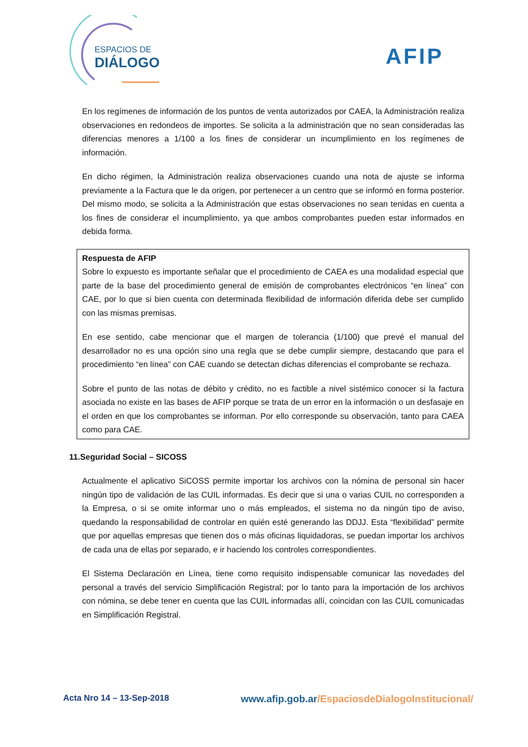ESPACIOS DE
DIÁLOGO
AFIP
En los regímenes de información de los puntos de venta autorizados por CAEA, la Administración realiza observaciones en redondeos de importes. Se solicita a la administración que no sean consideradas las diferencias menores a 1/100 a los fines de considerar un incumplimiento en los regímenes de información.
En dicho régimen, la Administración realiza observaciones cuando una nota de ajuste se informa previamente a la Factura que le da origen, por pertenecer a un centro que se informó en forma posterior. Del mismo modo, se solicita a la Administración que estas observaciones no sean tenidas en cuenta a los fines de considerar el incumplimiento, ya que ambos comprobantes pueden estar informados en debida forma.
Respuesta de AFIP
Sobre lo expuesto es importante señalar que el procedimiento de CAEA es una modalidad especial que parte de la base del procedimiento general de emisión de comprobantes electrónicos “en línea” con CAE, por lo que si bien cuenta con determinada flexibilidad de información diferida debe ser cumplido con las mismas premisas.
En ese sentido, cabe mencionar que el margen de tolerancia (1/100) que prevé el manual del desarrollador no es una opción sino una regla que se debe cumplir siempre, destacando que para el procedimiento “en línea” con CAE cuando se detectan dichas diferencias el comprobante se rechaza.
Sobre el punto de las notas de débito y crédito, no es factible a nivel sistémico conocer si la factura asociada no existe en las bases de AFIP porque se trata de un error en la información o un desfasaje en el orden en que los comprobantes se informan. Por ello corresponde su observación, tanto para CAEA como para CAE.
11.Seguridad Social – SICOSS
Actualmente el aplicativo SiCOSS permite importar los archivos con la nómina de personal sin hacer ningún tipo de validación de las CUIL informadas. Es decir que si una o varias CUIL no corresponden a la Empresa, o si se omite informar uno o más empleados, el sistema no da ningún tipo de aviso, quedando la responsabilidad de controlar en quién esté generando las DDJJ. Esta “flexibilidad” permite que por aquellas empresas que tienen dos o más oficinas liquidadoras, se puedan importar los archivos de cada una de ellas por separado, e ir haciendo los controles correspondientes.
El Sistema Declaración en Línea, tiene como requisito indispensable comunicar las novedades del personal a través del servicio Simplificación Registral; por lo tanto para la importación de los archivos con nómina, se debe tener en cuenta que las CUIL informadas allí, coincidan con las CUIL comunicadas en Simplificación Registral.
Acta Nro 14 – 13-Sep-2018
www.afip.gob.ar/EspaciosdeDialogoInstitucional/